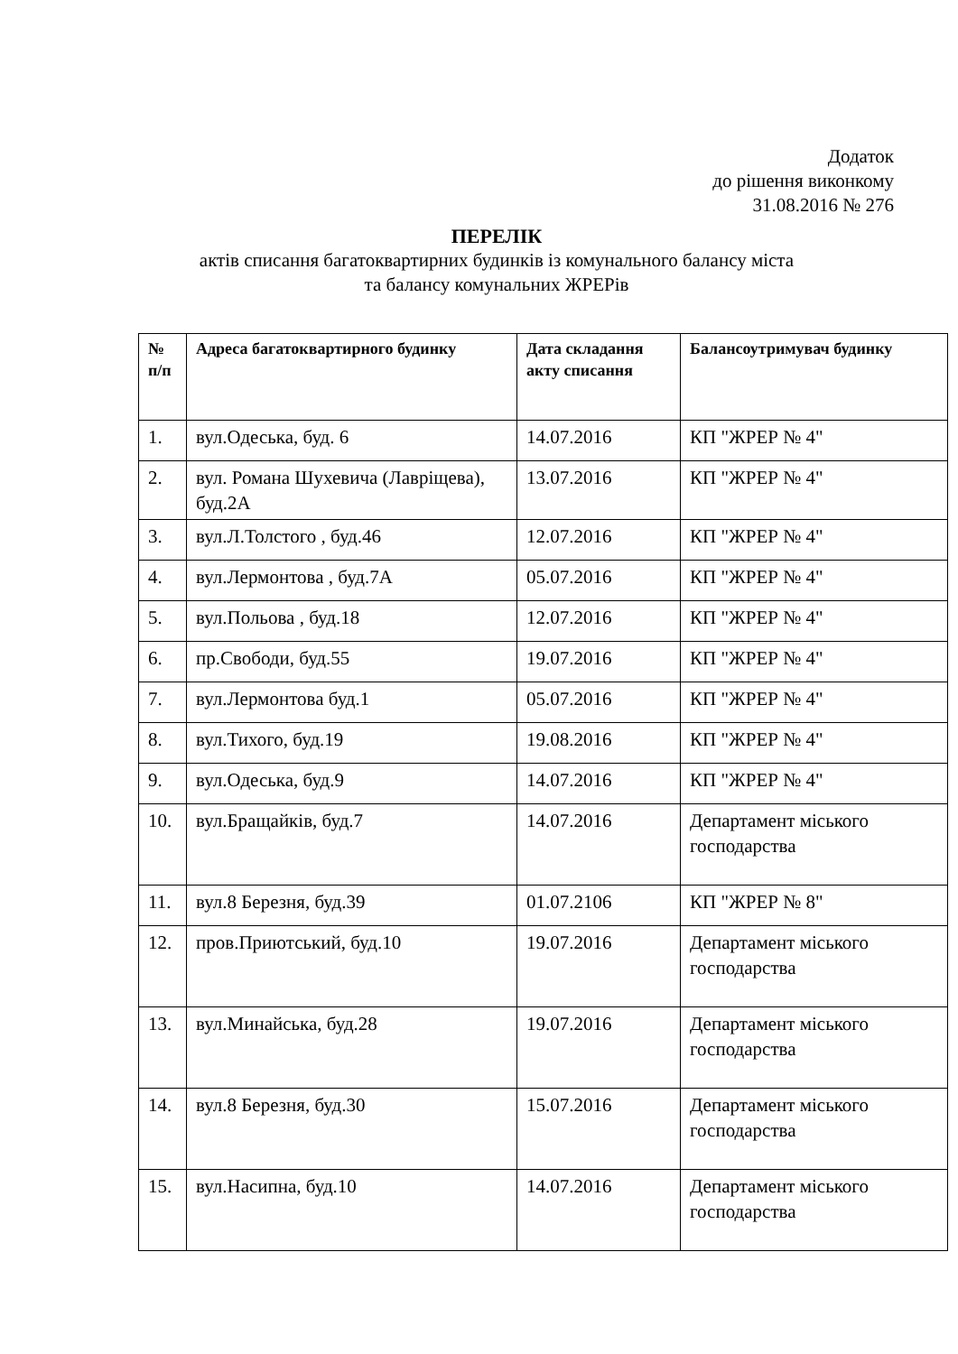Додаток
до рішення виконкому
31.08.2016 № 276
ПЕРЕЛІК
актів списання багатоквартирних будинків із комунального балансу міста
та балансу комунальних ЖРЕРів
| № п/п | Адреса багатоквартирного будинку | Дата складання акту списання | Балансоутримувач будинку |
| --- | --- | --- | --- |
| 1. | вул.Одеська, буд. 6 | 14.07.2016 | КП "ЖРЕР № 4" |
| 2. | вул. Романа Шухевича (Лавріщева), буд.2А | 13.07.2016 | КП "ЖРЕР № 4" |
| 3. | вул.Л.Толстого , буд.46 | 12.07.2016 | КП "ЖРЕР № 4" |
| 4. | вул.Лермонтова , буд.7А | 05.07.2016 | КП "ЖРЕР № 4" |
| 5. | вул.Польова , буд.18 | 12.07.2016 | КП "ЖРЕР № 4" |
| 6. | пр.Свободи, буд.55 | 19.07.2016 | КП "ЖРЕР № 4" |
| 7. | вул.Лермонтова буд.1 | 05.07.2016 | КП "ЖРЕР № 4" |
| 8. | вул.Тихого, буд.19 | 19.08.2016 | КП "ЖРЕР № 4" |
| 9. | вул.Одеська, буд.9 | 14.07.2016 | КП "ЖРЕР № 4" |
| 10. | вул.Бращайків, буд.7 | 14.07.2016 | Департамент міського господарства |
| 11. | вул.8 Березня, буд.39 | 01.07.2106 | КП "ЖРЕР № 8" |
| 12. | пров.Приютський, буд.10 | 19.07.2016 | Департамент міського господарства |
| 13. | вул.Минайська, буд.28 | 19.07.2016 | Департамент міського господарства |
| 14. | вул.8 Березня, буд.30 | 15.07.2016 | Департамент міського господарства |
| 15. | вул.Насипна, буд.10 | 14.07.2016 | Департамент міського господарства |